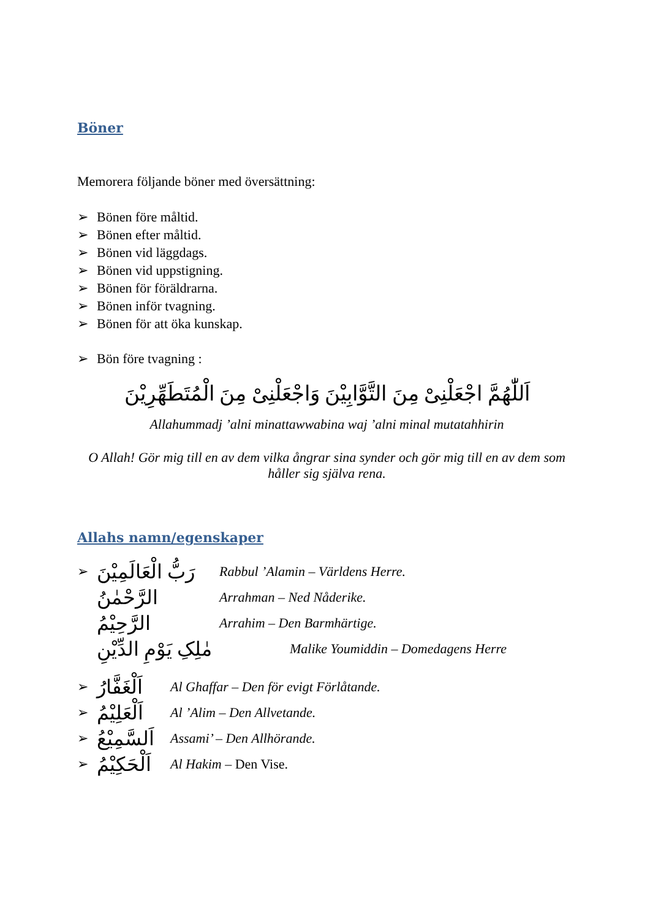Böner
Memorera följande böner med översättning:
➢ Bönen före måltid.
➢ Bönen efter måltid.
➢ Bönen vid läggdags.
➢ Bönen vid uppstigning.
➢ Bönen för föräldrarna.
➢ Bönen inför tvagning.
➢ Bönen för att öka kunskap.
➢ Bön före tvagning :
اَللّٰهُمَّ اجْعَلْنِىْ مِنَ التَّوَّابِيْنَ وَاجْعَلْنِىْ مِنَ الْمُتَطَهِّرِيْنَ
Allahummadj ’alni minattawwabina waj ’alni minal mutatahhirin
O Allah! Gör mig till en av dem vilka ångrar sina synder och gör mig till en av dem som håller sig själva rena.
Allahs namn/egenskaper
| ➢ | رَبُّ الْعَالَمِيْنَ | Rabbul ’Alamin – Världens Herre. |
| | الرَّحْمٰنُ | Arrahman – Ned Nåderike. |
| | الرَّحِيْمُ | Arrahim – Den Barmhärtige. |
| | مٰلِکِ يَوْمِ الدِّيْنِ | Malike Youmiddin – Domedagens Herre |
| ➢ | اَلْغَفَّارُ | Al Ghaffar – Den för evigt Förlåtande. |
| ➢ | اَلْعَلِيْمُ | Al ’Alim – Den Allvetande. |
| ➢ | اَلسَّمِيْعُ | Assami’ – Den Allhörande. |
| ➢ | اَلْحَكِيْمُ | Al Hakim – Den Vise. |